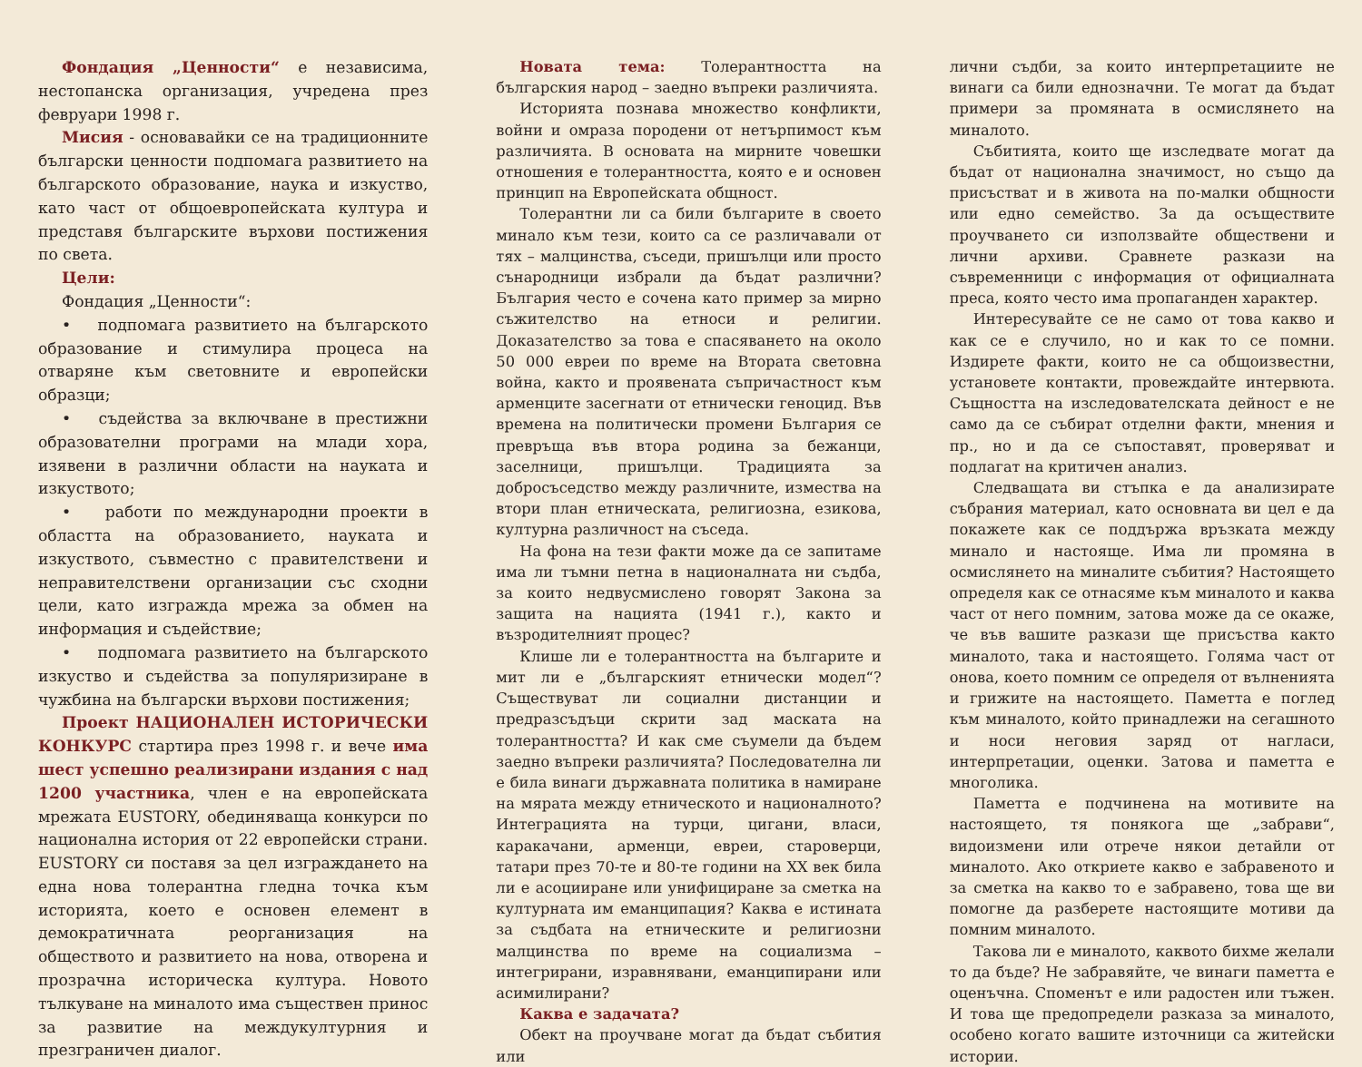Фондация „Ценности“ е независима, нестопанска организация, учредена през февруари 1998 г.
Мисия - основавайки се на традиционните български ценности подпомага развитието на българското образование, наука и изкуство, като част от общоевропейската култура и представя българските върхови постижения по света.
Цели:
Фондация „Ценности“:
• подпомага развитието на българското образование и стимулира процеса на отваряне към световните и европейски образци;
• съдейства за включване в престижни образователни програми на млади хора, изявени в различни области на науката и изкуството;
• работи по международни проекти в областта на образованието, науката и изкуството, съвместно с правителствени и неправителствени организации със сходни цели, като изгражда мрежа за обмен на информация и съдействие;
• подпомага развитието на българското изкуство и съдейства за популяризиране в чужбина на български върхови постижения;
Проект НАЦИОНАЛЕН ИСТОРИЧЕСКИ КОНКУРС стартира през 1998 г. и вече има шест успешно реализирани издания с над 1200 участника, член е на европейската мрежата EUSTORY, обединяваща конкурси по национална история от 22 европейски страни. EUSTORY си поставя за цел изграждането на една нова толерантна гледна точка към историята, което е основен елемент в демократичната реорганизация на обществото и развитието на нова, отворена и прозрачна историческа култура. Новото тълкуване на миналото има съществен принос за развитие на междукултурния и презграничен диалог.
Новата тема: Толерантността на българския народ – заедно въпреки различията.
Историята познава множество конфликти, войни и омраза породени от нетърпимост към различията. В основата на мирните човешки отношения е толерантността, която е и основен принцип на Европейската общност.
Толерантни ли са били българите в своето минало към тези, които са се различавали от тях – малцинства, съседи, пришълци или просто сънародници избрали да бъдат различни? България често е сочена като пример за мирно съжителство на етноси и религии. Доказателство за това е спасяването на около 50 000 евреи по време на Втората световна война, както и проявената съпричастност към арменците засегнати от етнически геноцид. Във времена на политически промени България се превръща във втора родина за бежанци, заселници, пришълци. Традицията за добросъседство между различните, измества на втори план етническата, религиозна, езикова, културна различност на съседа.
На фона на тези факти може да се запитаме има ли тъмни петна в националната ни съдба, за които недвусмислено говорят Закона за защита на нацията (1941 г.), както и възродителният процес?
Клише ли е толерантността на българите и мит ли е „българският етнически модел“? Съществуват ли социални дистанции и предразсъдъци скрити зад маската на толерантността? И как сме съумели да бъдем заедно въпреки различията? Последователна ли е била винаги държавната политика в намиране на мярата между етническото и националното? Интеграцията на турци, цигани, власи, каракачани, арменци, евреи, староверци, татари през 70-те и 80-те години на XX век била ли е асоцииране или унифициране за сметка на културната им еманципация? Каква е истината за съдбата на етническите и религиозни малцинства по време на социализма – интегрирани, изравнявани, еманципирани или асимилирани?
Каква е задачата?
Обект на проучване могат да бъдат събития или
лични съдби, за които интерпретациите не винаги са били еднозначни. Те могат да бъдат примери за промяната в осмислянето на миналото.
Събитията, които ще изследвате могат да бъдат от национална значимост, но също да присъстват и в живота на по-малки общности или едно семейство. За да осъществите проучването си използвайте обществени и лични архиви. Сравнете разкази на съвременници с информация от официалната преса, която често има пропаганден характер.
Интересувайте се не само от това какво и как се е случило, но и как то се помни. Издирете факти, които не са общоизвестни, установете контакти, провеждайте интервюта. Същността на изследователската дейност е не само да се събират отделни факти, мнения и пр., но и да се съпоставят, проверяват и подлагат на критичен анализ.
Следващата ви стъпка е да анализирате събрания материал, като основната ви цел е да покажете как се поддържа връзката между минало и настояще. Има ли промяна в осмислянето на миналите събития? Настоящето определя как се отнасяме към миналото и каква част от него помним, затова може да се окаже, че във вашите разкази ще присъства както миналото, така и настоящето. Голяма част от онова, което помним се определя от вълненията и грижите на настоящето. Паметта е поглед към миналото, който принадлежи на сегашното и носи неговия заряд от нагласи, интерпретации, оценки. Затова и паметта е многолика.
Паметта е подчинена на мотивите на настоящето, тя понякога ще „забрави“, видоизмени или отрече някои детайли от миналото. Ако откриете какво е забравеното и за сметка на какво то е забравено, това ще ви помогне да разберете настоящите мотиви да помним миналото.
Такова ли е миналото, каквото бихме желали то да бъде? Не забравяйте, че винаги паметта е оценъчна. Споменът е или радостен или тъжен. И това ще предопредели разказа за миналото, особено когато вашите източници са житейски истории.